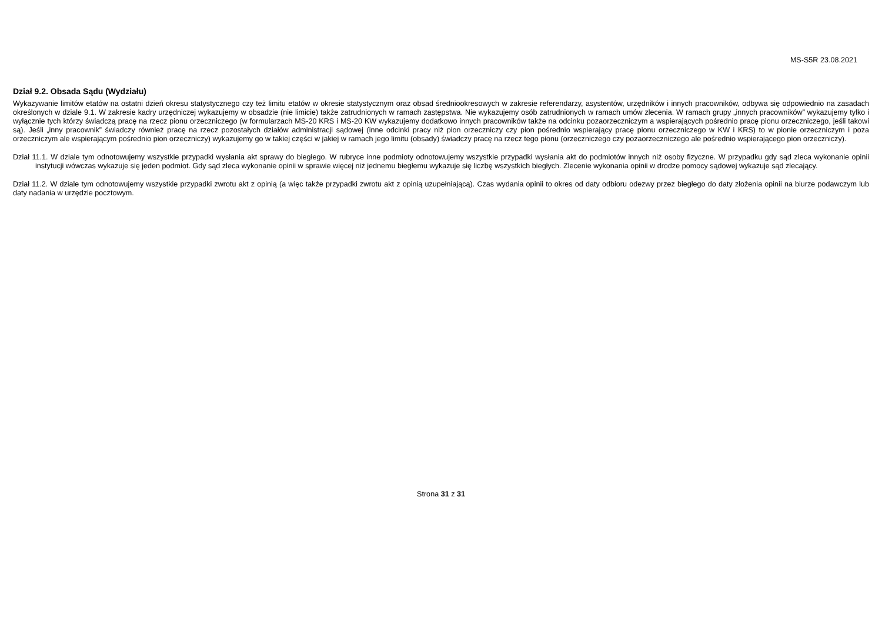MS-S5R 23.08.2021
Dział 9.2. Obsada Sądu (Wydziału)
Wykazywanie limitów etatów na ostatni dzień okresu statystycznego czy też limitu etatów w okresie statystycznym oraz obsad średniookresowych w zakresie referendarzy, asystentów, urzędników i innych pracowników, odbywa się odpowiednio na zasadach określonych w dziale 9.1. W zakresie kadry urzędniczej wykazujemy w obsadzie (nie limicie) także zatrudnionych w ramach zastępstwa. Nie wykazujemy osób zatrudnionych w ramach umów zlecenia. W ramach grupy „innych pracowników” wykazujemy tylko i wyłącznie tych którzy świadczą pracę na rzecz pionu orzeczniczego (w formularzach MS-20 KRS i MS-20 KW wykazujemy dodatkowo innych pracowników także na odcinku pozaorzeczniczym a wspierających pośrednio pracę pionu orzeczniczego, jeśli takowi są). Jeśli „inny pracownik” świadczy również pracę na rzecz pozostałych działów administracji sądowej (inne odcinki pracy niż pion orzeczniczy czy pion pośrednio wspierający pracę pionu orzeczniczego w KW i KRS) to w pionie orzeczniczym i poza orzeczniczym ale wspierającym pośrednio pion orzeczniczy) wykazujemy go w takiej części w jakiej w ramach jego limitu (obsady) świadczy pracę na rzecz tego pionu (orzeczniczego czy pozaorzeczniczego ale pośrednio wspierającego pion orzeczniczy).
Dział 11.1. W dziale tym odnotowujemy wszystkie przypadki wysłania akt sprawy do biegłego. W rubryce inne podmioty odnotowujemy wszystkie przypadki wysłania akt do podmiotów innych niż osoby fizyczne. W przypadku gdy sąd zleca wykonanie opinii instytucji wówczas wykazuje się jeden podmiot. Gdy sąd zleca wykonanie opinii w sprawie więcej niż jednemu biegłemu wykazuje się liczbę wszystkich biegłych. Zlecenie wykonania opinii w drodze pomocy sądowej wykazuje sąd zlecający.
Dział 11.2. W dziale tym odnotowujemy wszystkie przypadki zwrotu akt z opinią (a więc także przypadki zwrotu akt z opinią uzupełniającą). Czas wydania opinii to okres od daty odbioru odezwy przez biegłego do daty złożenia opinii na biurze podawczym lub daty nadania w urzędzie pocztowym.
Strona 31 z 31